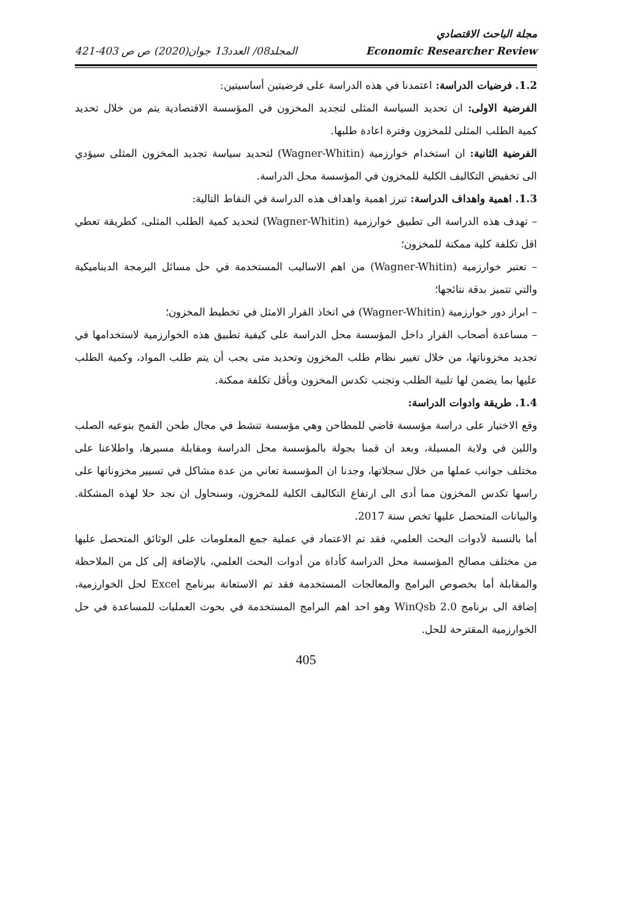مجلة الباحث الاقتصادي
Economic Researcher Review المجلد08/ العدد13 جوان(2020) ص ص 403-421
1.2. فرضيات الدراسة: اعتمدنا في هذه الدراسة على فرضيتين أساسيتين:
الفرضية الاولى: ان تحديد السياسة المثلى لتجديد المخزون في المؤسسة الاقتصادية يتم من خلال تحديد كمية الطلب المثلى للمخزون وفترة اعادة طلبها.
الفرضية الثانية: ان استخدام خوارزمية (Wagner-Whitin) لتحديد سياسة تجديد المخزون المثلى سيؤدي الى تخفيض التكاليف الكلية للمخزون في المؤسسة محل الدراسة.
1.3. اهمية واهداف الدراسة: تبرز اهمية واهداف هذه الدراسة في النقاط التالية:
– تهدف هذه الدراسة الى تطبيق خوارزمية (Wagner-Whitin) لتحديد كمية الطلب المثلى، كطريقة تعطي اقل تكلفة كلية ممكنة للمخزون؛
– تعتبر خوارزمية (Wagner-Whitin) من اهم الاساليب المستخدمة في حل مسائل البرمجة الديناميكية والتي تتميز بدقة نتائجها؛
– ابراز دور خوارزمية (Wagner-Whitin) في اتخاذ القرار الامثل في تخطيط المخزون؛
– مساعدة أصحاب القرار داخل المؤسسة محل الدراسة على كيفية تطبيق هذه الخوارزمية لاستخدامها في تجديد مخزوناتها، من خلال تغيير نظام طلب المخزون وتحديد متى يجب أن يتم طلب المواد، وكمية الطلب عليها بما يضمن لها تلبية الطلب وتجنب تكدس المخزون وبأقل تكلفة ممكنة.
1.4. طريقة وادوات الدراسة:
وقع الاختيار على دراسة مؤسسة قاضي للمطاحن وهي مؤسسة تنشط في مجال طحن القمح بنوعيه الصلب واللين في ولاية المسيلة، وبعد ان قمنا بجولة بالمؤسسة محل الدراسة ومقابلة مسيرها، واطلاعنا على مختلف جوانب عملها من خلال سجلاتها، وجدنا ان المؤسسة تعاني من عدة مشاكل في تسيير مخزوناتها على راسها تكدس المخزون مما أدى الى ارتفاع التكاليف الكلية للمخزون، وسنحاول ان نجد حلا لهذه المشكلة. والبيانات المتحصل عليها تخص سنة 2017.
أما بالنسبة لأدوات البحث العلمي، فقد تم الاعتماد في عملية جمع المعلومات على الوثائق المتحصل عليها من مختلف مصالح المؤسسة محل الدراسة كأداة من أدوات البحث العلمي، بالإضافة إلى كل من الملاحظة والمقابلة أما بخصوص البرامج والمعالجات المستخدمة فقد تم الاستعانة ببرنامج Excel لحل الخوارزمية، إضافة الى برنامج WinQsb 2.0 وهو احد اهم البرامج المستخدمة في بحوث العمليات للمساعدة في حل الخوارزمية المقترحة للحل.
405